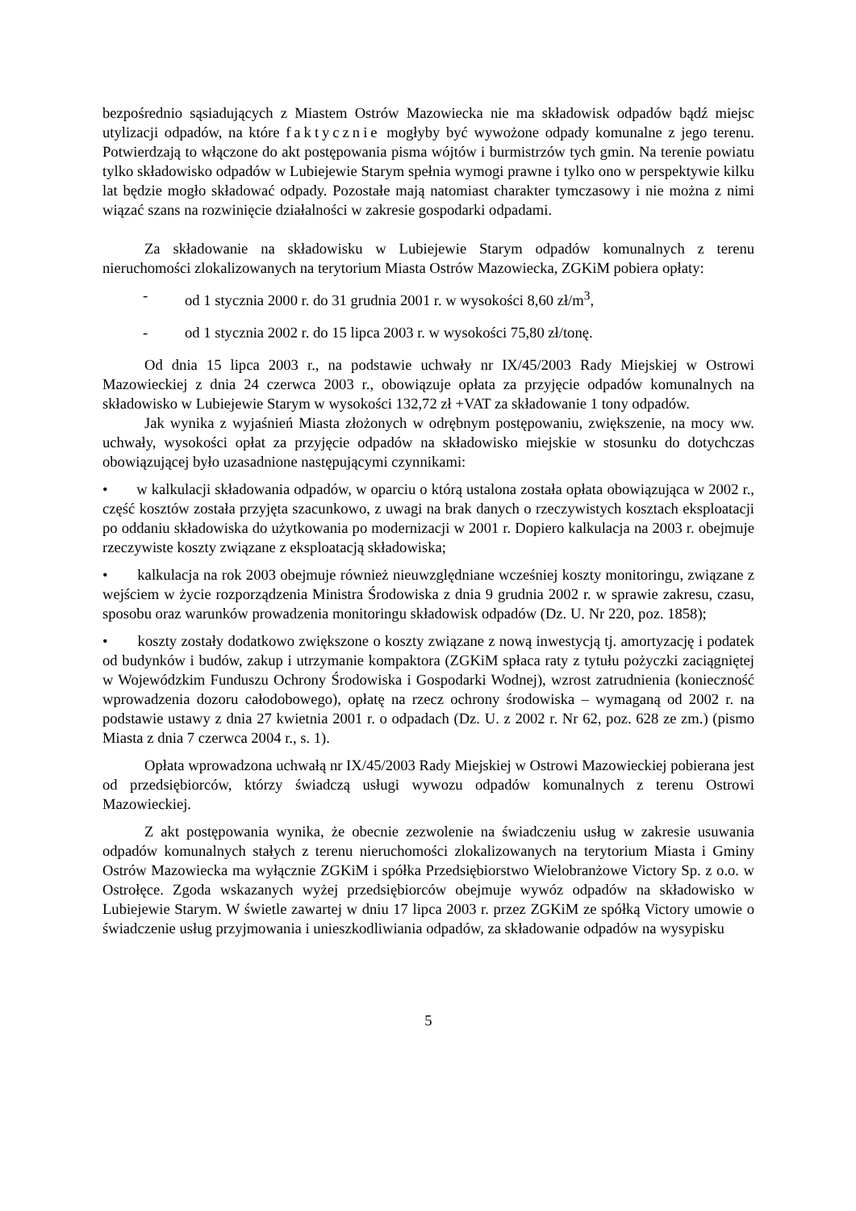bezpośrednio sąsiadujących z Miastem Ostrów Mazowiecka nie ma składowisk odpadów bądź miejsc utylizacji odpadów, na które faktycznie mogłyby być wywożone odpady komunalne z jego terenu. Potwierdzają to włączone do akt postępowania pisma wójtów i burmistrzów tych gmin. Na terenie powiatu tylko składowisko odpadów w Lubiejewie Starym spełnia wymogi prawne i tylko ono w perspektywie kilku lat będzie mogło składować odpady. Pozostałe mają natomiast charakter tymczasowy i nie można z nimi wiązać szans na rozwinięcie działalności w zakresie gospodarki odpadami.
Za składowanie na składowisku w Lubiejewie Starym odpadów komunalnych z terenu nieruchomości zlokalizowanych na terytorium Miasta Ostrów Mazowiecka, ZGKiM pobiera opłaty:
- od 1 stycznia 2000 r. do 31 grudnia 2001 r. w wysokości 8,60 zł/m<sup>3</sup>,
- od 1 stycznia 2002 r. do 15 lipca 2003 r. w wysokości 75,80 zł/tonę.
Od dnia 15 lipca 2003 r., na podstawie uchwały nr IX/45/2003 Rady Miejskiej w Ostrowi Mazowieckiej z dnia 24 czerwca 2003 r., obowiązuje opłata za przyjęcie odpadów komunalnych na składowisko w Lubiejewie Starym w wysokości 132,72 zł +VAT za składowanie 1 tony odpadów.
Jak wynika z wyjaśnień Miasta złożonych w odrębnym postępowaniu, zwiększenie, na mocy ww. uchwały, wysokości opłat za przyjęcie odpadów na składowisko miejskie w stosunku do dotychczas obowiązującej było uzasadnione następującymi czynnikami:
• w kalkulacji składowania odpadów, w oparciu o którą ustalona została opłata obowiązująca w 2002 r., część kosztów została przyjęta szacunkowo, z uwagi na brak danych o rzeczywistych kosztach eksploatacji po oddaniu składowiska do użytkowania po modernizacji w 2001 r. Dopiero kalkulacja na 2003 r. obejmuje rzeczywiste koszty związane z eksploatacją składowiska;
• kalkulacja na rok 2003 obejmuje również nieuwzględniane wcześniej koszty monitoringu, związane z wejściem w życie rozporządzenia Ministra Środowiska z dnia 9 grudnia 2002 r. w sprawie zakresu, czasu, sposobu oraz warunków prowadzenia monitoringu składowisk odpadów (Dz. U. Nr 220, poz. 1858);
• koszty zostały dodatkowo zwiększone o koszty związane z nową inwestycją tj. amortyzację i podatek od budynków i budów, zakup i utrzymanie kompaktora (ZGKiM spłaca raty z tytułu pożyczki zaciągniętej w Wojewódzkim Funduszu Ochrony Środowiska i Gospodarki Wodnej), wzrost zatrudnienia (konieczność wprowadzenia dozoru całodobowego), opłatę na rzecz ochrony środowiska – wymaganą od 2002 r. na podstawie ustawy z dnia 27 kwietnia 2001 r. o odpadach (Dz. U. z 2002 r. Nr 62, poz. 628 ze zm.) (pismo Miasta z dnia 7 czerwca 2004 r., s. 1).
Opłata wprowadzona uchwałą nr IX/45/2003 Rady Miejskiej w Ostrowi Mazowieckiej pobierana jest od przedsiębiorców, którzy świadczą usługi wywozu odpadów komunalnych z terenu Ostrowi Mazowieckiej.
Z akt postępowania wynika, że obecnie zezwolenie na świadczeniu usług w zakresie usuwania odpadów komunalnych stałych z terenu nieruchomości zlokalizowanych na terytorium Miasta i Gminy Ostrów Mazowiecka ma wyłącznie ZGKiM i spółka Przedsiębiorstwo Wielobranżowe Victory Sp. z o.o. w Ostrołęce. Zgoda wskazanych wyżej przedsiębiorców obejmuje wywóz odpadów na składowisko w Lubiejewie Starym. W świetle zawartej w dniu 17 lipca 2003 r. przez ZGKiM ze spółką Victory umowie o świadczenie usług przyjmowania i unieszkodliwiania odpadów, za składowanie odpadów na wysypisku
5